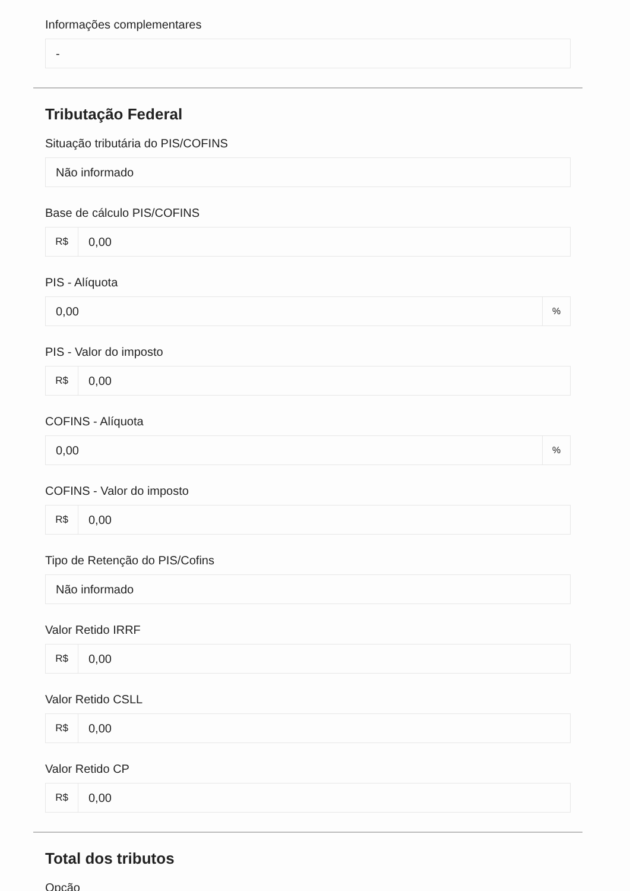Informações complementares
-
Tributação Federal
Situação tributária do PIS/COFINS
Não informado
Base de cálculo PIS/COFINS
R$ 0,00
PIS - Alíquota
0,00%
PIS - Valor do imposto
R$ 0,00
COFINS - Alíquota
0,00%
COFINS - Valor do imposto
R$ 0,00
Tipo de Retenção do PIS/Cofins
Não informado
Valor Retido IRRF
R$ 0,00
Valor Retido CSLL
R$ 0,00
Valor Retido CP
R$ 0,00
Total dos tributos
Opção